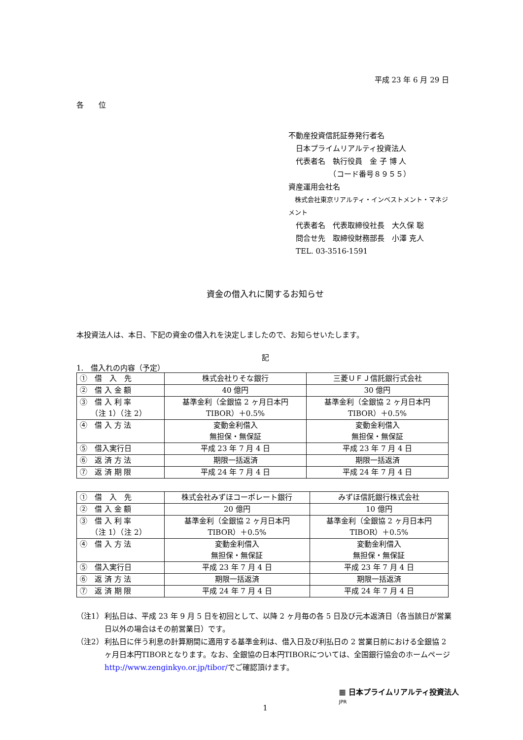平成 23 年 6 月 29 日
各　　位
不動産投資信託証券発行者名
　日本プライムリアルティ投資法人
　代表者名　執行役員　金 子 博 人
　　　　　　（コード番号８９５５）
資産運用会社名
　株式会社東京リアルティ・インベストメント・マネジメント
　代表者名　代表取締役社長　大久保 聡
　問合せ先　取締役財務部長　小澤 克人
　TEL. 03-3516-1591
資金の借入れに関するお知らせ
本投資法人は、本日、下記の資金の借入れを決定しましたので、お知らせいたします。
記
1.　借入れの内容（予定）
| ① 借 入 先 | 株式会社りそな銀行 | 三菱ＵＦＪ信託銀行式会社 |
| ② 借 入 金 額 | 40 億円 | 30 億円 |
| ③ 借 入 利 率 （注 1）（注 2） | 基準金利（全銀協 2 ヶ月日本円 TIBOR）＋0.5% | 基準金利（全銀協 2 ヶ月日本円 TIBOR）＋0.5% |
| ④ 借 入 方 法 | 変動金利借入 無担保・無保証 | 変動金利借入 無担保・無保証 |
| ⑤ 借入実行日 | 平成 23 年 7 月 4 日 | 平成 23 年 7 月 4 日 |
| ⑥ 返 済 方 法 | 期限一括返済 | 期限一括返済 |
| ⑦ 返 済 期 限 | 平成 24 年 7 月 4 日 | 平成 24 年 7 月 4 日 |
| ① 借 入 先 | 株式会社みずほコーポレート銀行 | みずほ信託銀行株式会社 |
| ② 借 入 金 額 | 20 億円 | 10 億円 |
| ③ 借 入 利 率 （注 1）（注 2） | 基準金利（全銀協 2 ヶ月日本円 TIBOR）＋0.5% | 基準金利（全銀協 2 ヶ月日本円 TIBOR）＋0.5% |
| ④ 借 入 方 法 | 変動金利借入 無担保・無保証 | 変動金利借入 無担保・無保証 |
| ⑤ 借入実行日 | 平成 23 年 7 月 4 日 | 平成 23 年 7 月 4 日 |
| ⑥ 返 済 方 法 | 期限一括返済 | 期限一括返済 |
| ⑦ 返 済 期 限 | 平成 24 年 7 月 4 日 | 平成 24 年 7 月 4 日 |
（注1） 利払日は、平成 23 年 9 月 5 日を初回として、以降 2 ヶ月毎の各 5 日及び元本返済日（各当該日が営業日以外の場合はその前営業日）です。
（注2） 利払日に伴う利息の計算期間に適用する基準金利は、借入日及び利払日の 2 営業日前における全銀協 2 ヶ月日本円TIBORとなります。なお、全銀協の日本円TIBORについては、全国銀行協会のホームページhttp://www.zenginkyo.or.jp/tibor/でご確認頂けます。
1
▦ 日本プライムリアルティ投資法人
JPR